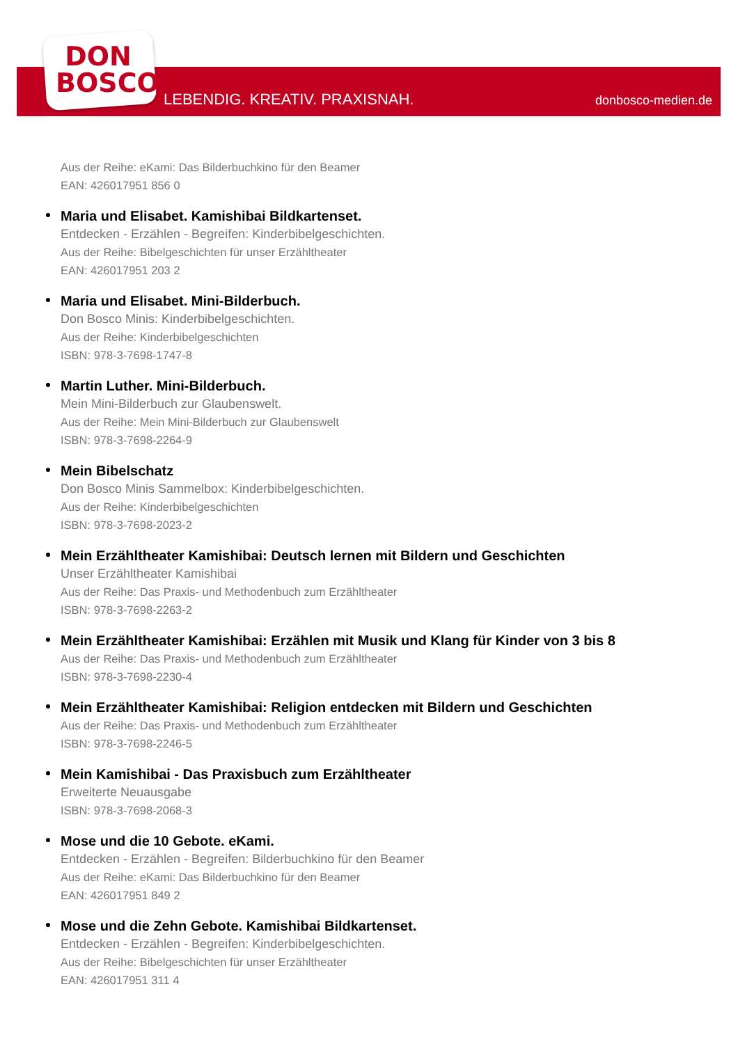DON
BOSCO
LEBENDIG. KREATIV. PRAXISNAH. donbosco-medien.de
Aus der Reihe: eKami: Das Bilderbuchkino für den Beamer
EAN: 426017951 856 0
Maria und Elisabet. Kamishibai Bildkartenset.
Entdecken - Erzählen - Begreifen: Kinderbibelgeschichten.
Aus der Reihe: Bibelgeschichten für unser Erzähltheater
EAN: 426017951 203 2
Maria und Elisabet. Mini-Bilderbuch.
Don Bosco Minis: Kinderbibelgeschichten.
Aus der Reihe: Kinderbibelgeschichten
ISBN: 978-3-7698-1747-8
Martin Luther. Mini-Bilderbuch.
Mein Mini-Bilderbuch zur Glaubenswelt.
Aus der Reihe: Mein Mini-Bilderbuch zur Glaubenswelt
ISBN: 978-3-7698-2264-9
Mein Bibelschatz
Don Bosco Minis Sammelbox: Kinderbibelgeschichten.
Aus der Reihe: Kinderbibelgeschichten
ISBN: 978-3-7698-2023-2
Mein Erzähltheater Kamishibai: Deutsch lernen mit Bildern und Geschichten
Unser Erzähltheater Kamishibai
Aus der Reihe: Das Praxis- und Methodenbuch zum Erzähltheater
ISBN: 978-3-7698-2263-2
Mein Erzähltheater Kamishibai: Erzählen mit Musik und Klang für Kinder von 3 bis 8
Aus der Reihe: Das Praxis- und Methodenbuch zum Erzähltheater
ISBN: 978-3-7698-2230-4
Mein Erzähltheater Kamishibai: Religion entdecken mit Bildern und Geschichten
Aus der Reihe: Das Praxis- und Methodenbuch zum Erzähltheater
ISBN: 978-3-7698-2246-5
Mein Kamishibai - Das Praxisbuch zum Erzähltheater
Erweiterte Neuausgabe
ISBN: 978-3-7698-2068-3
Mose und die 10 Gebote. eKami.
Entdecken - Erzählen - Begreifen: Bilderbuchkino für den Beamer
Aus der Reihe: eKami: Das Bilderbuchkino für den Beamer
EAN: 426017951 849 2
Mose und die Zehn Gebote. Kamishibai Bildkartenset.
Entdecken - Erzählen - Begreifen: Kinderbibelgeschichten.
Aus der Reihe: Bibelgeschichten für unser Erzähltheater
EAN: 426017951 311 4